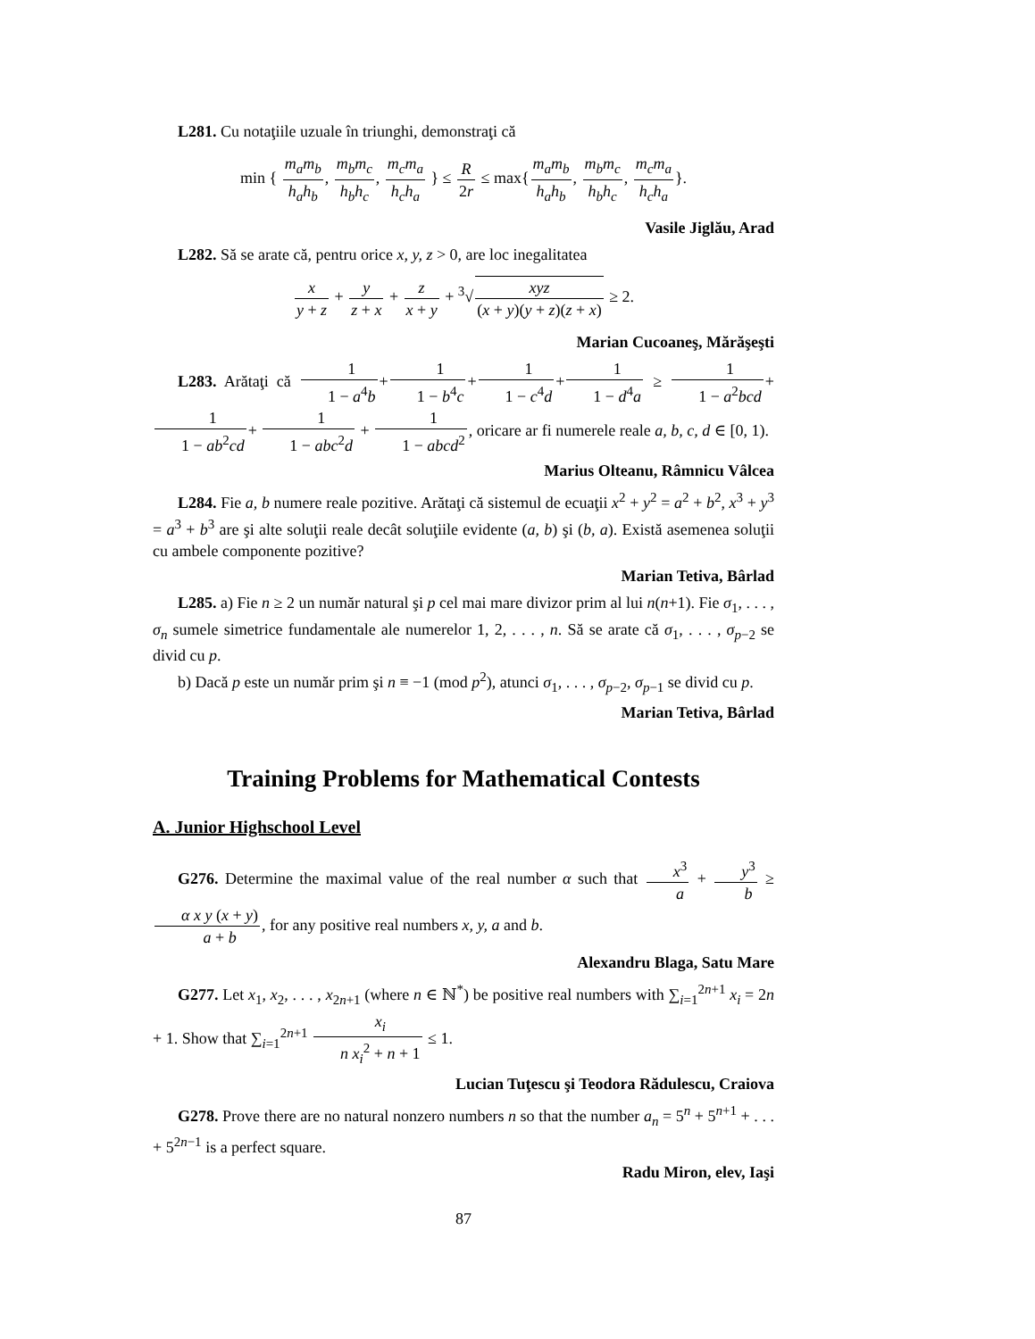L281. Cu notaţiile uzuale în triunghi, demonstraţi că
min { m<sub>a</sub>m<sub>b</sub> h<sub>a</sub>h<sub>b</sub>, m<sub>b</sub>m<sub>c</sub> h<sub>b</sub>h<sub>c</sub>, m<sub>c</sub>m<sub>a</sub> h<sub>c</sub>h<sub>a</sub> } ≤ R 2r ≤ max{m<sub>a</sub>m<sub>b</sub> h<sub>a</sub>h<sub>b</sub>, m<sub>b</sub>m<sub>c</sub> h<sub>b</sub>h<sub>c</sub>, m<sub>c</sub>m<sub>a</sub> h<sub>c</sub>h<sub>a</sub>}.
Vasile Jiglău, Arad
L282. Să se arate că, pentru orice x, y, z > 0, are loc inegalitatea
x y + z + y z + x + z x + y + <sup>3</sup>√xyz (x + y)(y + z)(z + x) ≥ 2.
Marian Cucoaneş, Mărăşeşti
L283. Arătaţi că 1 1 − a<sup>4</sup>b+1 1 − b<sup>4</sup>c+1 1 − c<sup>4</sup>d+1 1 − d<sup>4</sup>a ≥ 1 1 − a<sup>2</sup>bcd+1 1 − ab<sup>2</sup>cd+ 1 1 − abc<sup>2</sup>d + 1 1 − abcd<sup>2</sup>, oricare ar fi numerele reale a, b, c, d ∈ [0, 1).
Marius Olteanu, Râmnicu Vâlcea
L284. Fie a, b numere reale pozitive. Arătaţi că sistemul de ecuaţii x<sup>2</sup> + y<sup>2</sup> = a<sup>2</sup> + b<sup>2</sup>, x<sup>3</sup> + y<sup>3</sup> = a<sup>3</sup> + b<sup>3</sup> are şi alte soluţii reale decât soluţiile evidente (a, b) şi (b, a). Există asemenea soluţii cu ambele componente pozitive?
Marian Tetiva, Bârlad
L285. a) Fie n ≥ 2 un număr natural şi p cel mai mare divizor prim al lui n(n+1). Fie σ<sub>1</sub>, . . . , σ<sub>n</sub> sumele simetrice fundamentale ale numerelor 1, 2, . . . , n. Să se arate că σ<sub>1</sub>, . . . , σ<sub>p−2</sub> se divid cu p.
b) Dacă p este un număr prim şi n ≡ −1 (mod p<sup>2</sup>), atunci σ<sub>1</sub>, . . . , σ<sub>p−2</sub>, σ<sub>p−1</sub> se divid cu p.
Marian Tetiva, Bârlad
Training Problems for Mathematical Contests
A. Junior Highschool Level
G276. Determine the maximal value of the real number α such that x<sup>3</sup> a + y<sup>3</sup> b ≥ α x y (x + y) a + b, for any positive real numbers x, y, a and b.
Alexandru Blaga, Satu Mare
G277. Let x<sub>1</sub>, x<sub>2</sub>, . . . , x<sub>2n+1</sub> (where n ∈ ℕ<sup>*</sup>) be positive real numbers with ∑<sub>i=1</sub><sup>2n+1</sup> x<sub>i</sub> = 2n + 1. Show that ∑<sub>i=1</sub><sup>2n+1</sup> x<sub>i</sub> n x<sub>i</sub><sup>2</sup> + n + 1 ≤ 1.
Lucian Tuţescu şi Teodora Rădulescu, Craiova
G278. Prove there are no natural nonzero numbers n so that the number a<sub>n</sub> = 5<sup>n</sup> + 5<sup>n+1</sup> + . . . + 5<sup>2n−1</sup> is a perfect square.
Radu Miron, elev, Iaşi
87